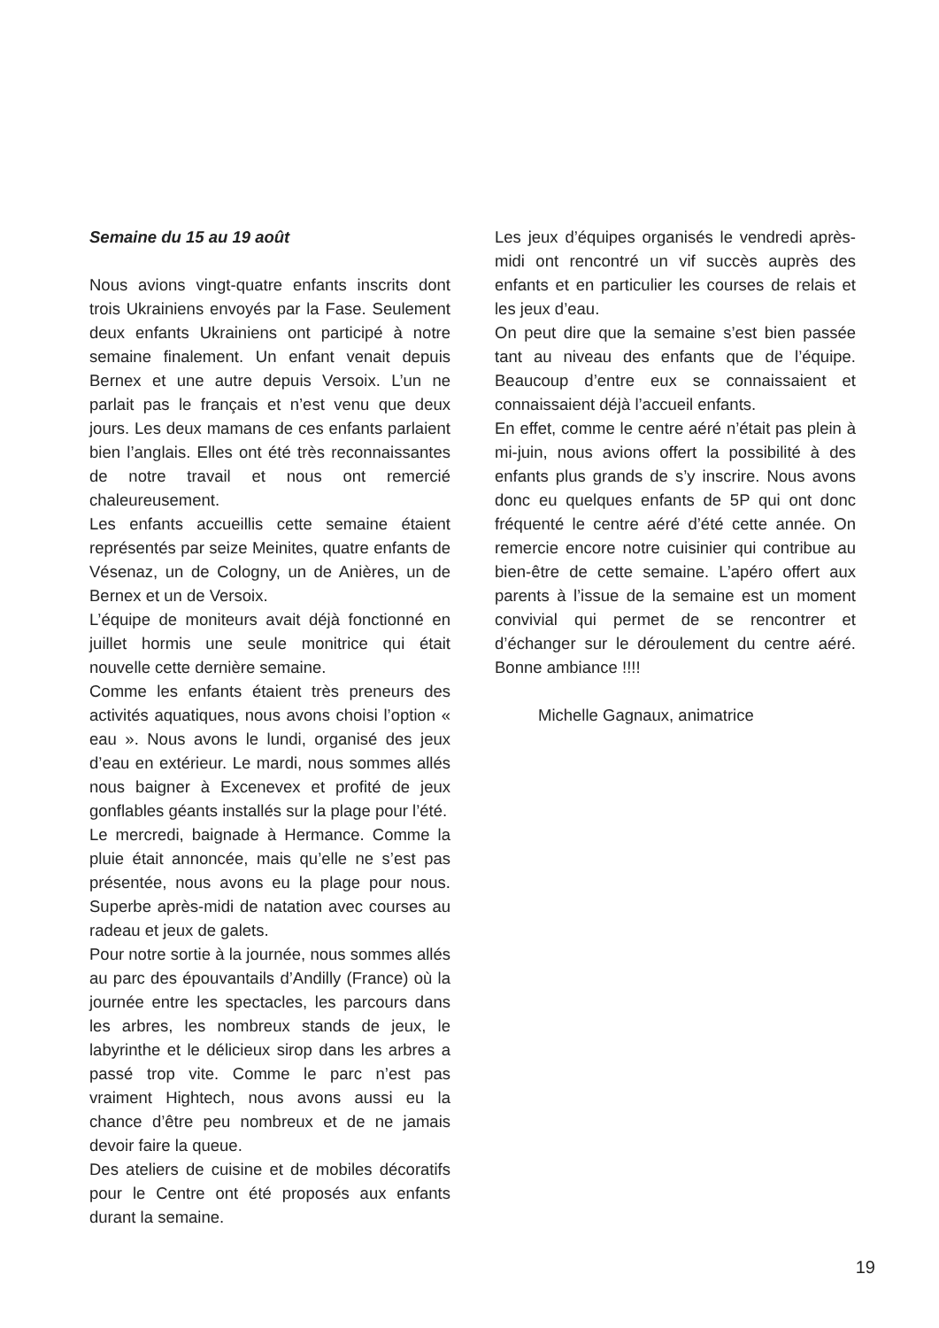Semaine du 15 au 19 août
Nous avions vingt-quatre enfants inscrits dont trois Ukrainiens envoyés par la Fase. Seulement deux enfants Ukrainiens ont participé à notre semaine finalement. Un enfant venait depuis Bernex et une autre depuis Versoix. L’un ne parlait pas le français et n’est venu que deux jours. Les deux mamans de ces enfants parlaient bien l’anglais. Elles ont été très reconnaissantes de notre travail et nous ont remercié chaleureusement.
Les enfants accueillis cette semaine étaient représentés par seize Meinites, quatre enfants de Vésenaz, un de Cologny, un de Anières, un de Bernex et un de Versoix.
L’équipe de moniteurs avait déjà fonctionné en juillet hormis une seule monitrice qui était nouvelle cette dernière semaine.
Comme les enfants étaient très preneurs des activités aquatiques, nous avons choisi l’option « eau ». Nous avons le lundi, organisé des jeux d’eau en extérieur. Le mardi, nous sommes allés nous baigner à Excenevex et profité de jeux gonflables géants installés sur la plage pour l’été.
Le mercredi, baignade à Hermance. Comme la pluie était annoncée, mais qu’elle ne s’est pas présentée, nous avons eu la plage pour nous. Superbe après-midi de natation avec courses au radeau et jeux de galets.
Pour notre sortie à la journée, nous sommes allés au parc des épouvantails d’Andilly (France) où la journée entre les spectacles, les parcours dans les arbres, les nombreux stands de jeux, le labyrinthe et le délicieux sirop dans les arbres a passé trop vite. Comme le parc n’est pas vraiment Hightech, nous avons aussi eu la chance d’être peu nombreux et de ne jamais devoir faire la queue.
Des ateliers de cuisine et de mobiles décoratifs pour le Centre ont été proposés aux enfants durant la semaine.
Les jeux d’équipes organisés le vendredi après-midi ont rencontré un vif succès auprès des enfants et en particulier les courses de relais et les jeux d’eau.
On peut dire que la semaine s’est bien passée tant au niveau des enfants que de l’équipe. Beaucoup d’entre eux se connaissaient et connaissaient déjà l’accueil enfants.
En effet, comme le centre aéré n’était pas plein à mi-juin, nous avions offert la possibilité à des enfants plus grands de s’y inscrire. Nous avons donc eu quelques enfants de 5P qui ont donc fréquenté le centre aéré d’été cette année. On remercie encore notre cuisinier qui contribue au bien-être de cette semaine. L’apéro offert aux parents à l’issue de la semaine est un moment convivial qui permet de se rencontrer et d’échanger sur le déroulement du centre aéré. Bonne ambiance !!!!
Michelle Gagnaux, animatrice
19